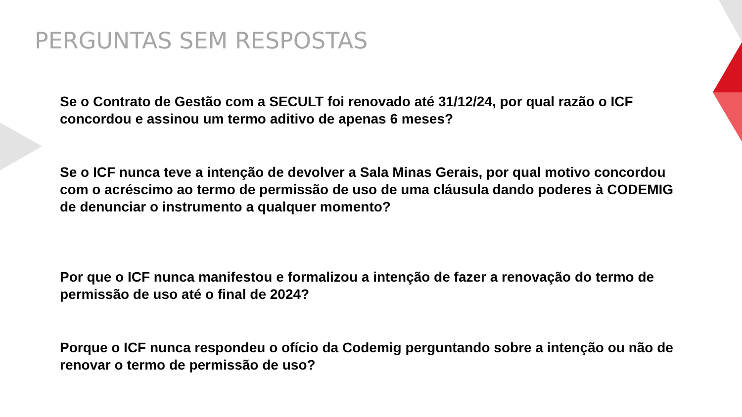PERGUNTAS SEM RESPOSTAS
Se o Contrato de Gestão com a SECULT foi renovado até 31/12/24, por qual razão o ICF concordou e assinou um termo aditivo de apenas 6 meses?
Se o ICF nunca teve a intenção de devolver a Sala Minas Gerais, por qual motivo concordou com o acréscimo ao termo de permissão de uso de uma cláusula dando poderes à CODEMIG de denunciar o instrumento a qualquer momento?
Por que o ICF nunca manifestou e formalizou a intenção de fazer a renovação do termo de permissão de uso até o final de 2024?
Porque o ICF nunca respondeu o ofício da Codemig perguntando sobre a intenção ou não de renovar o termo de permissão de uso?